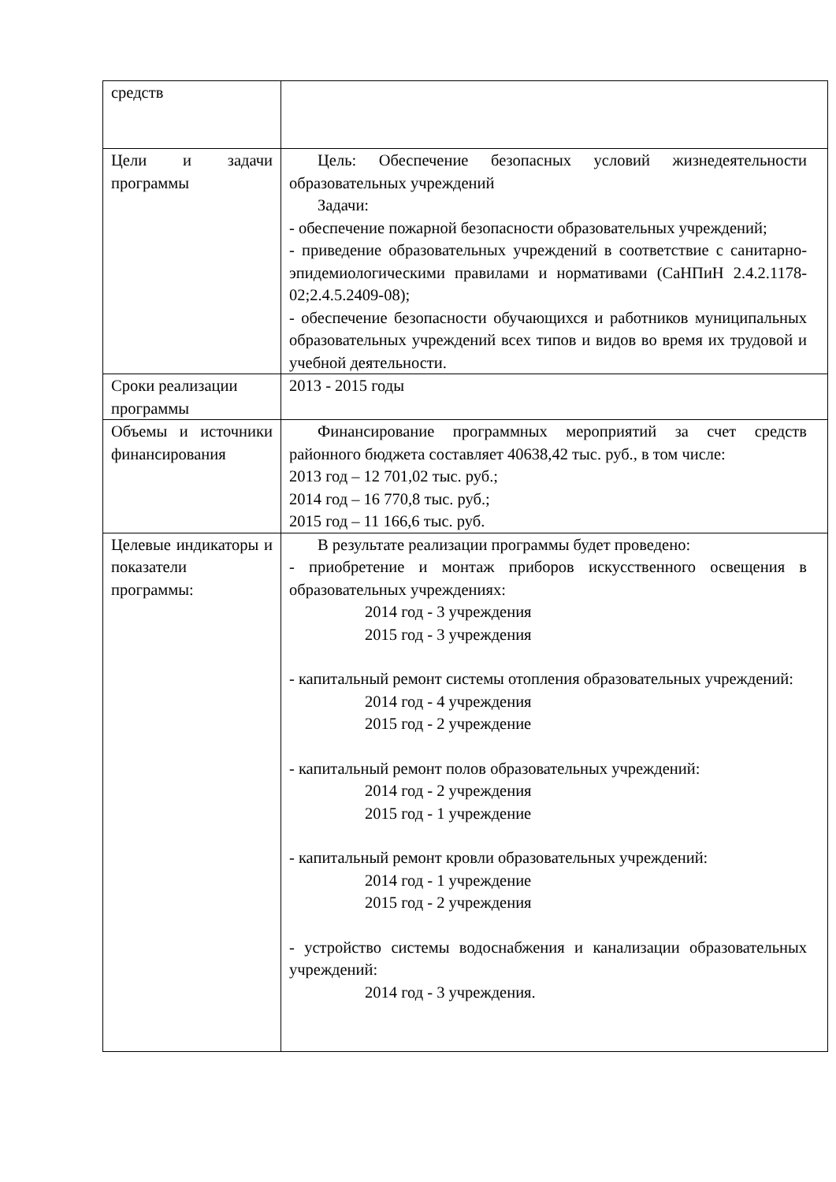| средств | |
| Цели и задачи программы | Цель: Обеспечение безопасных условий жизнедеятельности образовательных учреждений Задачи: - обеспечение пожарной безопасности образовательных учреждений; - приведение образовательных учреждений в соответствие с санитарно-эпидемиологическими правилами и нормативами (СаНПиН 2.4.2.1178-02;2.4.5.2409-08); - обеспечение безопасности обучающихся и работников муниципальных образовательных учреждений всех типов и видов во время их трудовой и учебной деятельности. |
| Сроки реализации программы | 2013 - 2015 годы |
| Объемы и источники финансирования | Финансирование программных мероприятий за счет средств районного бюджета составляет 40638,42 тыс. руб., в том числе: 2013 год – 12 701,02 тыс. руб.; 2014 год – 16 770,8 тыс. руб.; 2015 год – 11 166,6 тыс. руб. |
| Целевые индикаторы и показатели программы: | В результате реализации программы будет проведено: - приобретение и монтаж приборов искусственного освещения в образовательных учреждениях: 2014 год - 3 учреждения 2015 год - 3 учреждения - капитальный ремонт системы отопления образовательных учреждений: 2014 год - 4 учреждения 2015 год - 2 учреждение - капитальный ремонт полов образовательных учреждений: 2014 год - 2 учреждения 2015 год - 1 учреждение - капитальный ремонт кровли образовательных учреждений: 2014 год - 1 учреждение 2015 год - 2 учреждения - устройство системы водоснабжения и канализации образовательных учреждений: 2014 год - 3 учреждения. |